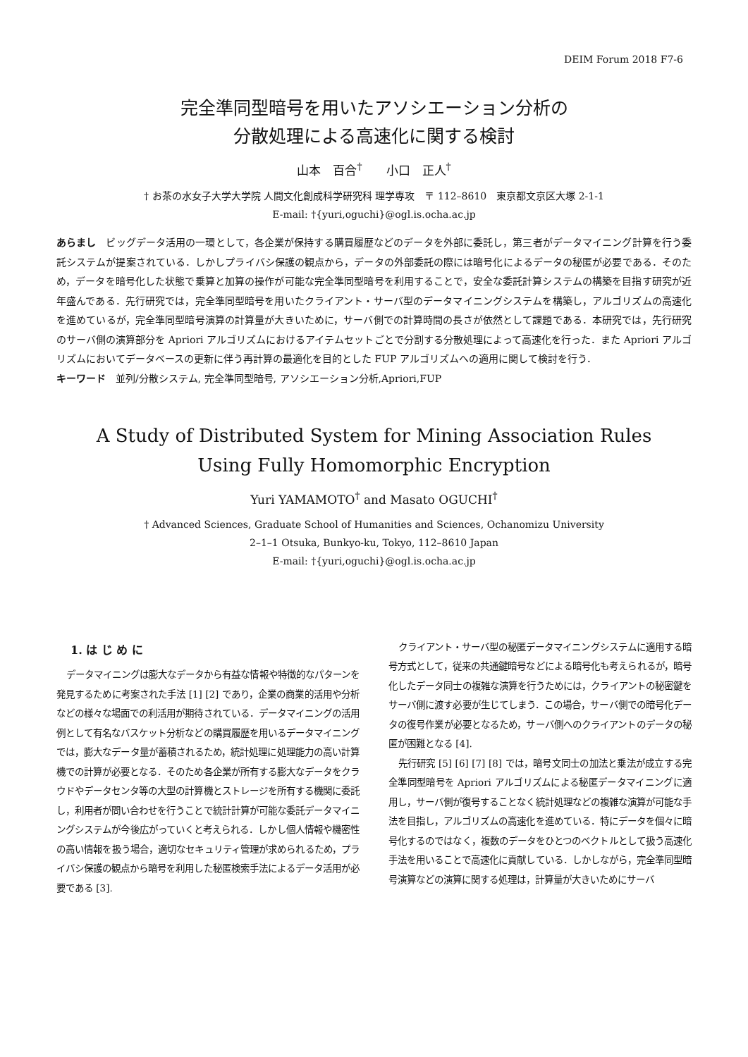DEIM Forum 2018 F7-6
完全準同型暗号を用いたアソシエーション分析の
分散処理による高速化に関する検討
山本　百合<sup>†</sup>　　小口　正人<sup>†</sup>
† お茶の水女子大学大学院 人間文化創成科学研究科 理学専攻　〒 112–8610　東京都文京区大塚 2-1-1
E-mail: †{yuri,oguchi}@ogl.is.ocha.ac.jp
あらまし　ビッグデータ活用の一環として，各企業が保持する購買履歴などのデータを外部に委託し，第三者がデータマイニング計算を行う委託システムが提案されている．しかしプライバシ保護の観点から，データの外部委託の際には暗号化によるデータの秘匿が必要である．そのため，データを暗号化した状態で乗算と加算の操作が可能な完全準同型暗号を利用することで，安全な委託計算システムの構築を目指す研究が近年盛んである．先行研究では，完全準同型暗号を用いたクライアント・サーバ型のデータマイニングシステムを構築し，アルゴリズムの高速化を進めているが，完全準同型暗号演算の計算量が大きいために，サーバ側での計算時間の長さが依然として課題である．本研究では，先行研究のサーバ側の演算部分を Apriori アルゴリズムにおけるアイテムセットごとで分割する分散処理によって高速化を行った．また Apriori アルゴリズムにおいてデータベースの更新に伴う再計算の最適化を目的とした FUP アルゴリズムへの適用に関して検討を行う．
キーワード　並列/分散システム, 完全準同型暗号, アソシエーション分析,Apriori,FUP
A Study of Distributed System for Mining Association Rules
Using Fully Homomorphic Encryption
Yuri YAMAMOTO<sup>†</sup> and Masato OGUCHI<sup>†</sup>
† Advanced Sciences, Graduate School of Humanities and Sciences, Ochanomizu University
2–1–1 Otsuka, Bunkyo-ku, Tokyo, 112–8610 Japan
E-mail: †{yuri,oguchi}@ogl.is.ocha.ac.jp
1. は じ め に
データマイニングは膨大なデータから有益な情報や特徴的なパターンを発見するために考案された手法 [1] [2] であり，企業の商業的活用や分析などの様々な場面での利活用が期待されている．データマイニングの活用例として有名なバスケット分析などの購買履歴を用いるデータマイニングでは，膨大なデータ量が蓄積されるため，統計処理に処理能力の高い計算機での計算が必要となる．そのため各企業が所有する膨大なデータをクラウドやデータセンタ等の大型の計算機とストレージを所有する機関に委託し，利用者が問い合わせを行うことで統計計算が可能な委託データマイニングシステムが今後広がっていくと考えられる．しかし個人情報や機密性の高い情報を扱う場合，適切なセキュリティ管理が求められるため，プライバシ保護の観点から暗号を利用した秘匿検索手法によるデータ活用が必要である [3].
クライアント・サーバ型の秘匿データマイニングシステムに適用する暗号方式として，従来の共通鍵暗号などによる暗号化も考えられるが，暗号化したデータ同士の複雑な演算を行うためには，クライアントの秘密鍵をサーバ側に渡す必要が生じてしまう．この場合，サーバ側での暗号化データの復号作業が必要となるため，サーバ側へのクライアントのデータの秘匿が困難となる [4].
先行研究 [5] [6] [7] [8] では，暗号文同士の加法と乗法が成立する完全準同型暗号を Apriori アルゴリズムによる秘匿データマイニングに適用し，サーバ側が復号することなく統計処理などの複雑な演算が可能な手法を目指し，アルゴリズムの高速化を進めている．特にデータを個々に暗号化するのではなく，複数のデータをひとつのベクトルとして扱う高速化手法を用いることで高速化に貢献している．しかしながら，完全準同型暗号演算などの演算に関する処理は，計算量が大きいためにサーバ